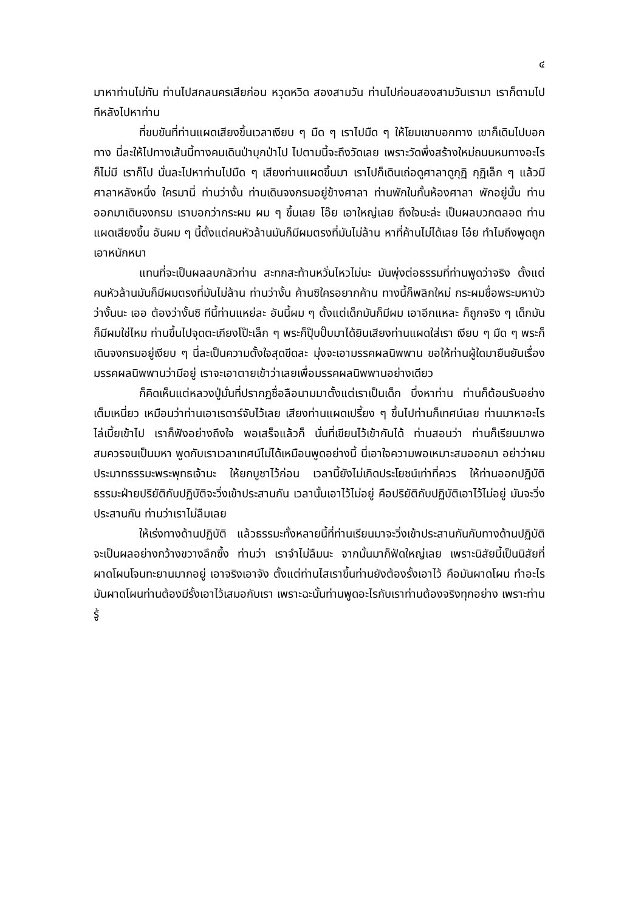๔
มาหาท่านไม่ทัน ท่านไปสกลนครเสียก่อน หวุดหวิด สองสามวัน ท่านไปก่อนสองสามวันเรามา เราก็ตามไปทีหลังไปหาท่าน
ที่ขบขันที่ท่านแผดเสียงขึ้นเวลาเงียบ ๆ มืด ๆ เราไปมืด ๆ ให้โยมเขาบอกทาง เขาก็เดินไปบอกทาง นี่ละให้ไปทางเส้นนี้ทางคนเดินป่าบุกป่าไป ไปตามนี้จะถึงวัดเลย เพราะวัดพึ่งสร้างใหม่ถนนหนทางอะไรก็ไม่มี เราก็ไป นั่นละไปหาท่านไปมืด ๆ เสียงท่านแผดขึ้นมา เราไปก็เดินเถ่อดูศาลาดูกุฏิ กุฏิเล็ก ๆ แล้วมีศาลาหลังหนึ่ง ใครมานี่ ท่านว่างั้น ท่านเดินจงกรมอยู่ข้างศาลา ท่านพักในกั้นห้องศาลา พักอยู่นั้น ท่านออกมาเดินจงกรม เราบอกว่ากระผม ผม ๆ ขึ้นเลย โอ๊ย เอาใหญ่เลย ถึงใจนะล่ะ เป็นผลบวกตลอด ท่านแผดเสียงขึ้น อันผม ๆ นี้ตั้งแต่คนหัวล้านมันก็มีผมตรงที่มันไม่ล้าน หาที่ค้านไม่ได้เลย โอ๋ย ทำไมถึงพูดถูกเอาหนักหนา
แทนที่จะเป็นผลลบกลัวท่าน สะทกสะท้านหวั่นไหวไม่นะ มันพุ่งต่อธรรมที่ท่านพูดว่าจริง ตั้งแต่คนหัวล้านมันก็มีผมตรงที่มันไม่ล้าน ท่านว่างั้น ค้านซิใครอยากค้าน ทางนี้ก็พลิกใหม่ กระผมชื่อพระมหาบัว ว่างั้นนะ เออ ต้องว่างั้นซิ ทีนี้ท่านแหย่ละ อันนี้ผม ๆ ตั้งแต่เด็กมันก็มีผม เอาอีกแหละ ก็ถูกจริง ๆ เด็กมันก็มีผมใช่ไหม ท่านขึ้นไปจุดตะเกียงโป๊ะเล็ก ๆ พระก็ปุ๊บปั๊บมาได้ยินเสียงท่านแผดใส่เรา เงียบ ๆ มืด ๆ พระก็เดินจงกรมอยู่เงียบ ๆ นี่ละเป็นความตั้งใจสุดขีดละ มุ่งจะเอามรรคผลนิพพาน ขอให้ท่านผู้ใดมายืนยันเรื่องมรรคผลนิพพานว่ามีอยู่ เราจะเอาตายเข้าว่าเลยเพื่อมรรคผลนิพพานอย่างเดียว
ก็คิดเห็นแต่หลวงปู่มั่นที่ปรากฏชื่อลือนามมาตั้งแต่เราเป็นเด็ก บึ่งหาท่าน ท่านก็ต้อนรับอย่างเต็มเหนี่ยว เหมือนว่าท่านเอาเรดาร์จับไว้เลย เสียงท่านแผดเปรี้ยง ๆ ขึ้นไปท่านก็เทศน์เลย ท่านมาหาอะไร ไล่เบี้ยเข้าไป เราก็ฟังอย่างถึงใจ พอเสร็จแล้วก็ นั่นที่เขียนไว้เข้ากันได้ ท่านสอนว่า ท่านก็เรียนมาพอสมควรจนเป็นมหา พูดกับเราเวลาเทศน์ไม่ได้เหมือนพูดอย่างนี้ นี่เอาใจความพอเหมาะสมออกมา อย่าว่าผมประมาทธรรมะพระพุทธเจ้านะ ให้ยกบูชาไว้ก่อน เวลานี้ยังไม่เกิดประโยชน์เท่าที่ควร ให้ท่านออกปฏิบัติ ธรรมะฝ่ายปริยัติกับปฏิบัติจะวิ่งเข้าประสานกัน เวลานั้นเอาไว้ไม่อยู่ คือปริยัติกับปฏิบัติเอาไว้ไม่อยู่ มันจะวิ่งประสานกัน ท่านว่าเราไม่ลืมเลย
ให้เร่งทางด้านปฏิบัติ แล้วธรรมะทั้งหลายนี้ที่ท่านเรียนมาจะวิ่งเข้าประสานกันกับทางด้านปฏิบัติ จะเป็นผลอย่างกว้างขวางลึกซึ้ง ท่านว่า เราจำไม่ลืมนะ จากนั้นมาก็ฟัดใหญ่เลย เพราะนิสัยนี้เป็นนิสัยที่ผาดโผนโจนทะยานมากอยู่ เอาจริงเอาจัง ตั้งแต่ท่านไสเราขึ้นท่านยังต้องรั้งเอาไว้ คือมันผาดโผน ทำอะไรมันผาดโผนท่านต้องมีรั้งเอาไว้เสมอกับเรา เพราะฉะนั้นท่านพูดอะไรกับเราท่านต้องจริงทุกอย่าง เพราะท่านรู้